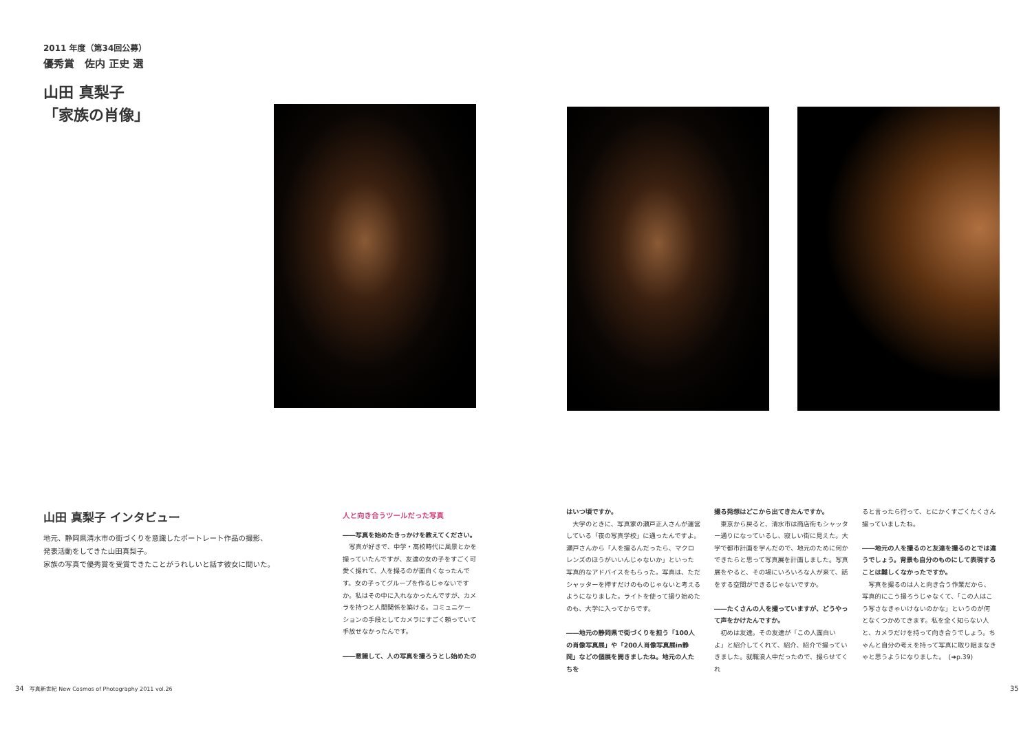2011 年度（第34回公募）
優秀賞　佐内 正史 選
山田 真梨子
「家族の肖像」
山田 真梨子 インタビュー
地元、静岡県清水市の街づくりを意識したポートレート作品の撮影、
発表活動をしてきた山田真梨子。
家族の写真で優秀賞を受賞できたことがうれしいと話す彼女に聞いた。
人と向き合うツールだった写真
――写真を始めたきっかけを教えてください。
　写真が好きで、中学・高校時代に風景とかを撮っていたんですが、友達の女の子をすごく可愛く撮れて、人を撮るのが面白くなったんです。女の子ってグループを作るじゃないですか。私はその中に入れなかったんですが、カメラを持つと人間関係を築ける。コミュニケーションの手段としてカメラにすごく頼っていて手放せなかったんです。
――意識して、人の写真を撮ろうとし始めたの
はいつ頃ですか。
　大学のときに、写真家の瀬戸正人さんが運営している「夜の写真学校」に通ったんですよ。瀬戸さんから「人を撮るんだったら、マクロレンズのほうがいいんじゃないか」といった写真的なアドバイスをもらった。写真は、ただシャッターを押すだけのものじゃないと考えるようになりました。ライトを使って撮り始めたのも、大学に入ってからです。
――地元の静岡県で街づくりを担う「100人の肖像写真展」や「200人肖像写真展in静岡」などの個展を開きましたね。地元の人たちを
撮る発想はどこから出てきたんですか。
　東京から戻ると、清水市は商店街もシャッター通りになっているし、寂しい街に見えた。大学で都市計画を学んだので、地元のために何かできたらと思って写真展を計画しました。写真展をやると、その場にいろいろな人が来て、話をする空間ができるじゃないですか。
――たくさんの人を撮っていますが、どうやって声をかけたんですか。
　初めは友達。その友達が「この人面白いよ」と紹介してくれて、紹介、紹介で撮っていきました。就職浪人中だったので、撮らせてくれ
ると言ったら行って、とにかくすごくたくさん撮っていましたね。
――地元の人を撮るのと友達を撮るのとでは違うでしょう。背景も自分のものにして表現することは難しくなかったですか。
　写真を撮るのは人と向き合う作業だから、写真的にこう撮ろうじゃなくて、「この人はこう写さなきゃいけないのかな」というのが何となくつかめてきます。私を全く知らない人と、カメラだけを持って向き合うでしょう。ちゃんと自分の考えを持って写真に取り組まなきゃと思うようになりました。　(➜p.39)
34　写真新世紀 New Cosmos of Photography 2011 vol.26
35